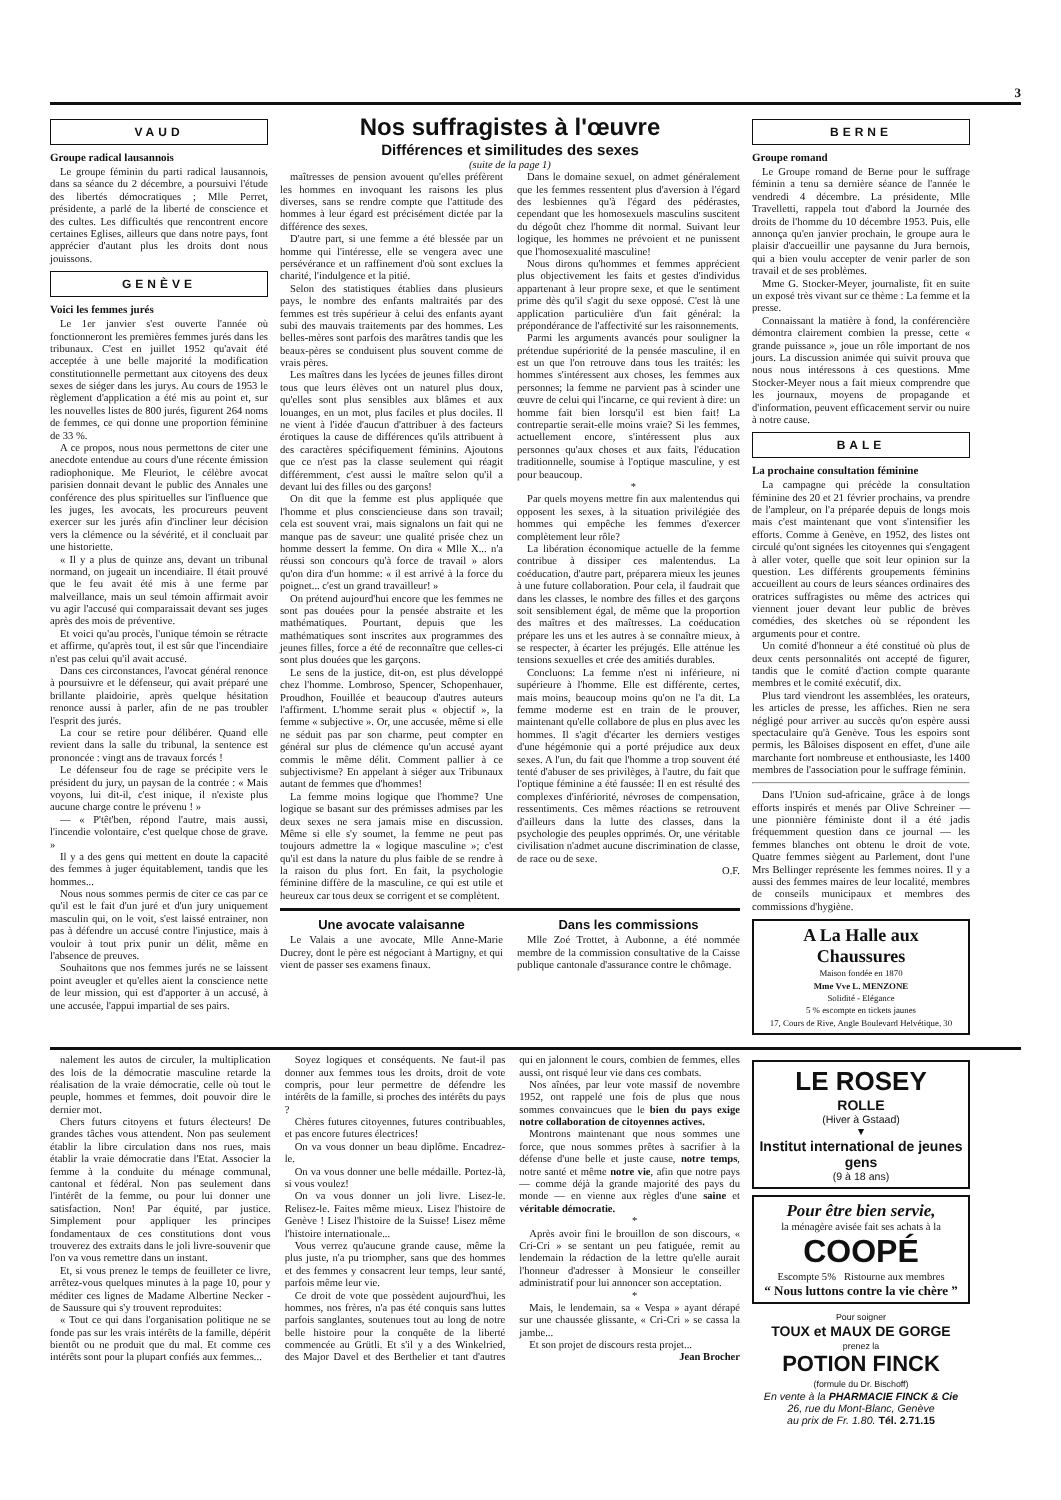3
VAUD
Groupe radical lausannois
Le groupe féminin du parti radical lausannois, dans sa séance du 2 décembre, a poursuivi l'étude des libertés démocratiques ; Mlle Perret, présidente, a parlé de la liberté de conscience et des cultes. Les difficultés que rencontrent encore certaines Eglises, ailleurs que dans notre pays, font apprécier d'autant plus les droits dont nous jouissons.
GENÈVE
Voici les femmes jurés
Le 1er janvier s'est ouverte l'année où fonctionneront les premières femmes jurés dans les tribunaux. C'est en juillet 1952 qu'avait été acceptée à une belle majorité la modification constitutionnelle permettant aux citoyens des deux sexes de siéger dans les jurys. Au cours de 1953 le règlement d'application a été mis au point et, sur les nouvelles listes de 800 jurés, figurent 264 noms de femmes, ce qui donne une proportion féminine de 33 %.
A ce propos, nous nous permettons de citer une anecdote entendue au cours d'une récente émission radiophonique. Me Fleuriot, le célèbre avocat parisien donnait devant le public des Annales une conférence des plus spirituelles sur l'influence que les juges, les avocats, les procureurs peuvent exercer sur les jurés afin d'incliner leur décision vers la clémence ou la sévérité, et il concluait par une historiette.
« Il y a plus de quinze ans, devant un tribunal normand, on jugeait un incendiaire. Il était prouvé que le feu avait été mis à une ferme par malveillance, mais un seul témoin affirmait avoir vu agir l'accusé qui comparaissait devant ses juges après des mois de préventive.
Et voici qu'au procès, l'unique témoin se rétracte et affirme, qu'après tout, il est sûr que l'incendiaire n'est pas celui qu'il avait accusé.
Dans ces circonstances, l'avocat général renonce à poursuivre et le défenseur, qui avait préparé une brillante plaidoirie, après quelque hésitation renonce aussi à parler, afin de ne pas troubler l'esprit des jurés.
La cour se retire pour délibérer. Quand elle revient dans la salle du tribunal, la sentence est prononcée : vingt ans de travaux forcés !
Le défenseur fou de rage se précipite vers le président du jury, un paysan de la contrée : « Mais voyons, lui dit-il, c'est inique, il n'existe plus aucune charge contre le prévenu ! »
— « P'têt'ben, répond l'autre, mais aussi, l'incendie volontaire, c'est quelque chose de grave. »
Il y a des gens qui mettent en doute la capacité des femmes à juger équitablement, tandis que les hommes...
Nous nous sommes permis de citer ce cas par ce qu'il est le fait d'un juré et d'un jury uniquement masculin qui, on le voit, s'est laissé entrainer, non pas à défendre un accusé contre l'injustice, mais à vouloir à tout prix punir un délit, même en l'absence de preuves.
Souhaitons que nos femmes jurés ne se laissent point aveugler et qu'elles aient la conscience nette de leur mission, qui est d'apporter à un accusé, à une accusée, l'appui impartial de ses pairs.
Nos suffragistes à l'œuvre
Différences et similitudes des sexes
(suite de la page 1)
maîtresses de pension avouent qu'elles préfèrent les hommes en invoquant les raisons les plus diverses, sans se rendre compte que l'attitude des hommes à leur égard est précisément dictée par la différence des sexes.
D'autre part, si une femme a été blessée par un homme qui l'intéresse, elle se vengera avec une persévérance et un raffinement d'où sont exclues la charité, l'indulgence et la pitié.
Selon des statistiques établies dans plusieurs pays, le nombre des enfants maltraités par des femmes est très supérieur à celui des enfants ayant subi des mauvais traitements par des hommes. Les belles-mères sont parfois des marâtres tandis que les beaux-pères se conduisent plus souvent comme de vrais pères.
Les maîtres dans les lycées de jeunes filles diront tous que leurs élèves ont un naturel plus doux, qu'elles sont plus sensibles aux blâmes et aux louanges, en un mot, plus faciles et plus dociles. Il ne vient à l'idée d'aucun d'attribuer à des facteurs érotiques la cause de différences qu'ils attribuent à des caractères spécifiquement féminins. Ajoutons que ce n'est pas la classe seulement qui réagit différemment, c'est aussi le maître selon qu'il a devant lui des filles ou des garçons!
On dit que la femme est plus appliquée que l'homme et plus consciencieuse dans son travail; cela est souvent vrai, mais signalons un fait qui ne manque pas de saveur: une qualité prisée chez un homme dessert la femme. On dira « Mlle X... n'a réussi son concours qu'à force de travail » alors qu'on dira d'un homme: « il est arrivé à la force du poignet... c'est un grand travailleur! »
On prétend aujourd'hui encore que les femmes ne sont pas douées pour la pensée abstraite et les mathématiques. Pourtant, depuis que les mathématiques sont inscrites aux programmes des jeunes filles, force a été de reconnaître que celles-ci sont plus douées que les garçons.
Le sens de la justice, dit-on, est plus développé chez l'homme. Lombroso, Spencer, Schopenhauer, Proudhon, Fouillée et beaucoup d'autres auteurs l'affirment. L'homme serait plus « objectif », la femme « subjective ». Or, une accusée, même si elle ne séduit pas par son charme, peut compter en général sur plus de clémence qu'un accusé ayant commis le même délit. Comment pallier à ce subjectivisme? En appelant à siéger aux Tribunaux autant de femmes que d'hommes!
La femme moins logique que l'homme? Une logique se basant sur des prémisses admises par les deux sexes ne sera jamais mise en discussion. Même si elle s'y soumet, la femme ne peut pas toujours admettre la « logique masculine »; c'est qu'il est dans la nature du plus faible de se rendre à la raison du plus fort. En fait, la psychologie féminine diffère de la masculine, ce qui est utile et heureux car tous deux se corrigent et se complètent.
Dans le domaine sexuel, on admet généralement que les femmes ressentent plus d'aversion à l'égard des lesbiennes qu'à l'égard des pédérastes, cependant que les homosexuels masculins suscitent du dégoût chez l'homme dit normal. Suivant leur logique, les hommes ne prévoient et ne punissent que l'homosexualité masculine!
Nous dirons qu'hommes et femmes apprécient plus objectivement les faits et gestes d'individus appartenant à leur propre sexe, et que le sentiment prime dès qu'il s'agit du sexe opposé. C'est là une application particulière d'un fait général: la prépondérance de l'affectivité sur les raisonnements.
Parmi les arguments avancés pour souligner la prétendue supériorité de la pensée masculine, il en est un que l'on retrouve dans tous les traités: les hommes s'intéressent aux choses, les femmes aux personnes; la femme ne parvient pas à scinder une œuvre de celui qui l'incarne, ce qui revient à dire: un homme fait bien lorsqu'il est bien fait! La contrepartie serait-elle moins vraie? Si les femmes, actuellement encore, s'intéressent plus aux personnes qu'aux choses et aux faits, l'éducation traditionnelle, soumise à l'optique masculine, y est pour beaucoup.
*
Par quels moyens mettre fin aux malentendus qui opposent les sexes, à la situation privilégiée des hommes qui empêche les femmes d'exercer complètement leur rôle?
La libération économique actuelle de la femme contribue à dissiper ces malentendus. La coéducation, d'autre part, préparera mieux les jeunes à une future collaboration. Pour cela, il faudrait que dans les classes, le nombre des filles et des garçons soit sensiblement égal, de même que la proportion des maîtres et des maîtresses. La coéducation prépare les uns et les autres à se connaître mieux, à se respecter, à écarter les préjugés. Elle atténue les tensions sexuelles et crée des amitiés durables.
Concluons: La femme n'est ni inférieure, ni supérieure à l'homme. Elle est différente, certes, mais moins, beaucoup moins qu'on ne l'a dit. La femme moderne est en train de le prouver, maintenant qu'elle collabore de plus en plus avec les hommes. Il s'agit d'écarter les derniers vestiges d'une hégémonie qui a porté préjudice aux deux sexes. A l'un, du fait que l'homme a trop souvent été tenté d'abuser de ses privilèges, à l'autre, du fait que l'optique féminine a été faussée: Il en est résulté des complexes d'infériorité, névroses de compensation, ressentiments. Ces mêmes réactions se retrouvent d'ailleurs dans la lutte des classes, dans la psychologie des peuples opprimés. Or, une véritable civilisation n'admet aucune discrimination de classe, de race ou de sexe.
O.F.
Une avocate valaisanne
Le Valais a une avocate, Mlle Anne-Marie Ducrey, dont le père est négociant à Martigny, et qui vient de passer ses examens finaux.
Dans les commissions
Mlle Zoé Trottet, à Aubonne, a été nommée membre de la commission consultative de la Caisse publique cantonale d'assurance contre le chômage.
BERNE
Groupe romand
Le Groupe romand de Berne pour le suffrage féminin a tenu sa dernière séance de l'année le vendredi 4 décembre. La présidente, Mlle Travelletti, rappela tout d'abord la Journée des droits de l'homme du 10 décembre 1953. Puis, elle annonça qu'en janvier prochain, le groupe aura le plaisir d'accueillir une paysanne du Jura bernois, qui a bien voulu accepter de venir parler de son travail et de ses problèmes.
Mme G. Stocker-Meyer, journaliste, fit en suite un exposé très vivant sur ce thème : La femme et la presse.
Connaissant la matière à fond, la conférencière démontra clairement combien la presse, cette « grande puissance », joue un rôle important de nos jours. La discussion animée qui suivit prouva que nous nous intéressons à ces questions. Mme Stocker-Meyer nous a fait mieux comprendre que les journaux, moyens de propagande et d'information, peuvent efficacement servir ou nuire à notre cause.
BALE
La prochaine consultation féminine
La campagne qui précède la consultation féminine des 20 et 21 février prochains, va prendre de l'ampleur, on l'a préparée depuis de longs mois mais c'est maintenant que vont s'intensifier les efforts. Comme à Genève, en 1952, des listes ont circulé qu'ont signées les citoyennes qui s'engagent à aller voter, quelle que soit leur opinion sur la question. Les différents groupements féminins accueillent au cours de leurs séances ordinaires des oratrices suffragistes ou même des actrices qui viennent jouer devant leur public de brèves comédies, des sketches où se répondent les arguments pour et contre.
Un comité d'honneur a été constitué où plus de deux cents personnalités ont accepté de figurer, tandis que le comité d'action compte quarante membres et le comité exécutif, dix.
Plus tard viendront les assemblées, les orateurs, les articles de presse, les affiches. Rien ne sera négligé pour arriver au succès qu'on espère aussi spectaculaire qu'à Genève. Tous les espoirs sont permis, les Bâloises disposent en effet, d'une aile marchante fort nombreuse et enthousiaste, les 1400 membres de l'association pour le suffrage féminin.
Dans l'Union sud-africaine, grâce à de longs efforts inspirés et menés par Olive Schreiner — une pionnière féministe dont il a été jadis fréquemment question dans ce journal — les femmes blanches ont obtenu le droit de vote. Quatre femmes siègent au Parlement, dont l'une Mrs Bellinger représente les femmes noires. Il y a aussi des femmes maires de leur localité, membres de conseils municipaux et membres des commissions d'hygiène.
A La Halle aux Chaussures
Maison fondée en 1870
Mme Vve L. MENZONE
Solidité - Elégance
5 % escompte en tickets jaunes
17, Cours de Rive, Angle Boulevard Helvétique, 30
nalement les autos de circuler, la multiplication des lois de la démocratie masculine retarde la réalisation de la vraie démocratie, celle où tout le peuple, hommes et femmes, doit pouvoir dire le dernier mot.
Chers futurs citoyens et futurs électeurs! De grandes tâches vous attendent. Non pas seulement établir la libre circulation dans nos rues, mais établir la vraie démocratie dans l'Etat. Associer la femme à la conduite du ménage communal, cantonal et fédéral. Non pas seulement dans l'intérêt de la femme, ou pour lui donner une satisfaction. Non! Par équité, par justice. Simplement pour appliquer les principes fondamentaux de ces constitutions dont vous trouverez des extraits dans le joli livre-souvenir que l'on va vous remettre dans un instant.
Et, si vous prenez le temps de feuilleter ce livre, arrêtez-vous quelques minutes à la page 10, pour y méditer ces lignes de Madame Albertine Necker - de Saussure qui s'y trouvent reproduites:
« Tout ce qui dans l'organisation politique ne se fonde pas sur les vrais intérêts de la famille, dépérit bientôt ou ne produit que du mal. Et comme ces intérêts sont pour la plupart confiés aux femmes...
Soyez logiques et conséquents. Ne faut-il pas donner aux femmes tous les droits, droit de vote compris, pour leur permettre de défendre les intérêts de la famille, si proches des intérêts du pays ?
Chères futures citoyennes, futures contribuables, et pas encore futures électrices!
On va vous donner un beau diplôme. Encadrez-le.
On va vous donner une belle médaille. Portez-là, si vous voulez!
On va vous donner un joli livre. Lisez-le. Relisez-le. Faites même mieux. Lisez l'histoire de Genève ! Lisez l'histoire de la Suisse! Lisez même l'histoire internationale...
Vous verrez qu'aucune grande cause, même la plus juste, n'a pu triompher, sans que des hommes et des femmes y consacrent leur temps, leur santé, parfois même leur vie.
Ce droit de vote que possèdent aujourd'hui, les hommes, nos frères, n'a pas été conquis sans luttes parfois sanglantes, soutenues tout au long de notre belle histoire pour la conquête de la liberté commencée au Grütli. Et s'il y a des Winkelried, des Major Davel et des Berthelier et tant d'autres qui en jalonnent le cours, combien de femmes, elles aussi, ont risqué leur vie dans ces combats.
Nos aînées, par leur vote massif de novembre 1952, ont rappelé une fois de plus que nous sommes convaincues que le bien du pays exige notre collaboration de citoyennes actives.
Montrons maintenant que nous sommes une force, que nous sommes prêtes à sacrifier à la défense d'une belle et juste cause, notre temps, notre santé et même notre vie, afin que notre pays — comme déjà la grande majorité des pays du monde — en vienne aux règles d'une saine et véritable démocratie.
*
Après avoir fini le brouillon de son discours, « Cri-Cri » se sentant un peu fatiguée, remit au lendemain la rédaction de la lettre qu'elle aurait l'honneur d'adresser à Monsieur le conseiller administratif pour lui annoncer son acceptation.
*
Mais, le lendemain, sa « Vespa » ayant dérapé sur une chaussée glissante, « Cri-Cri » se cassa la jambe...
Et son projet de discours resta projet...
Jean Brocher
LE ROSEY
ROLLE
(Hiver à Gstaad)
▼
Institut international de jeunes gens
(9 à 18 ans)
Pour être bien servie,
la ménagère avisée fait ses achats à la
COOPÉ
Escompte 5% Ristourne aux membres
“ Nous luttons contre la vie chère ”
Pour soigner
TOUX et MAUX DE GORGE
prenez la
POTION FINCK
(formule du Dr. Bischoff)
En vente à la PHARMACIE FINCK & Cie
26, rue du Mont-Blanc, Genève
au prix de Fr. 1.80. Tél. 2.71.15